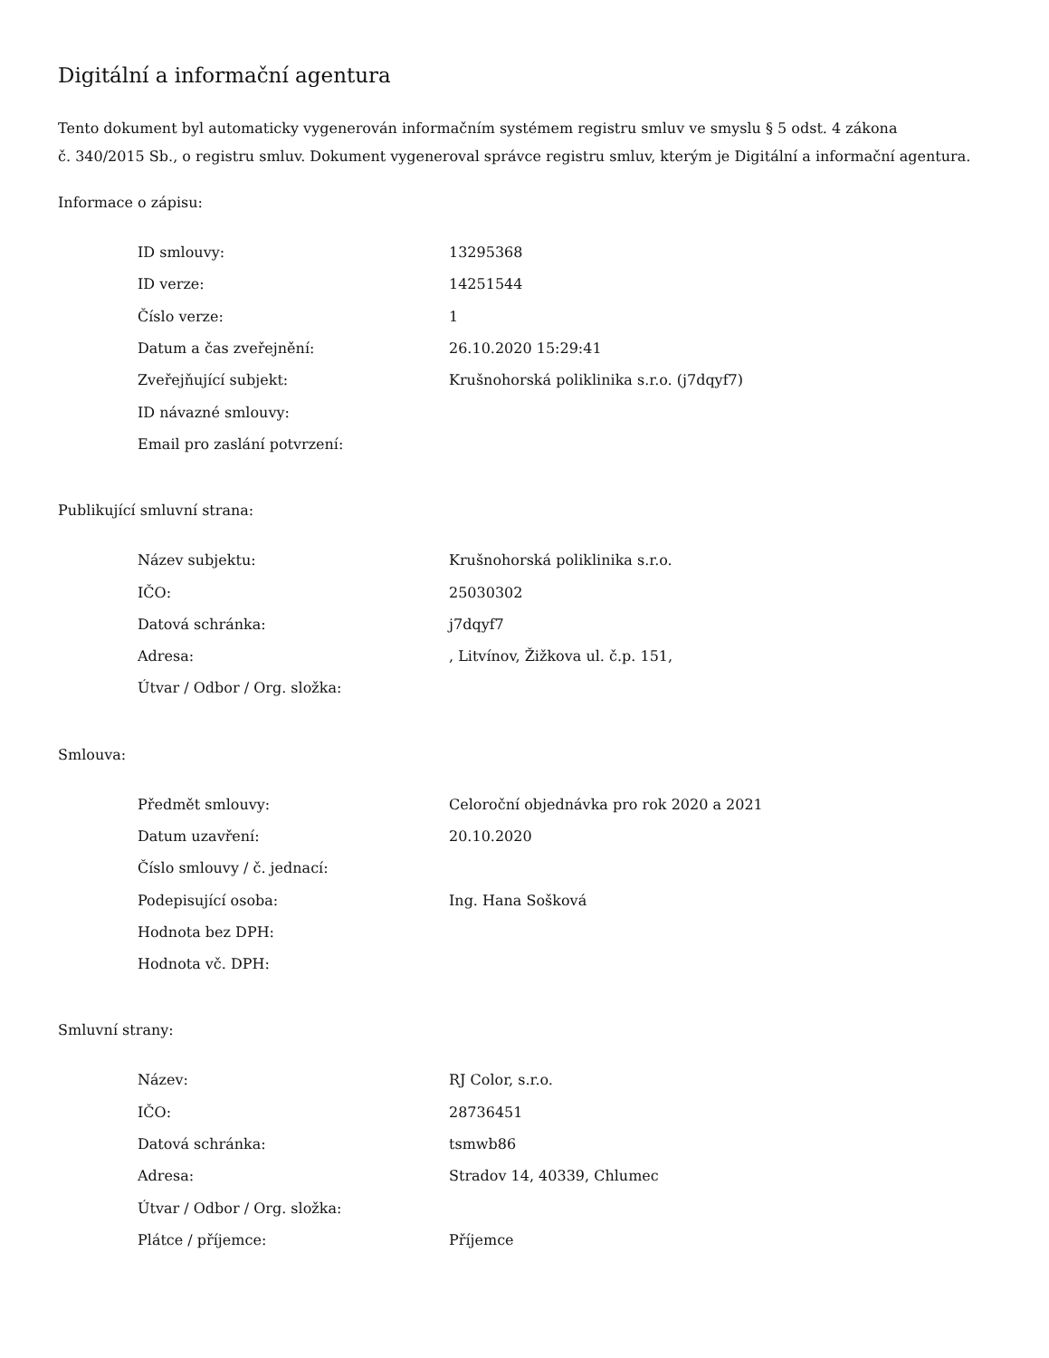Digitální a informační agentura
Tento dokument byl automaticky vygenerován informačním systémem registru smluv ve smyslu § 5 odst. 4 zákona
č. 340/2015 Sb., o registru smluv. Dokument vygeneroval správce registru smluv, kterým je Digitální a informační agentura.
Informace o zápisu:
| ID smlouvy: | 13295368 |
| ID verze: | 14251544 |
| Číslo verze: | 1 |
| Datum a čas zveřejnění: | 26.10.2020 15:29:41 |
| Zveřejňující subjekt: | Krušnohorská poliklinika s.r.o. (j7dqyf7) |
| ID návazné smlouvy: | |
| Email pro zaslání potvrzení: | |
Publikující smluvní strana:
| Název subjektu: | Krušnohorská poliklinika s.r.o. |
| IČO: | 25030302 |
| Datová schránka: | j7dqyf7 |
| Adresa: | , Litvínov, Žižkova ul. č.p. 151, |
| Útvar / Odbor / Org. složka: | |
Smlouva:
| Předmět smlouvy: | Celoroční objednávka pro rok 2020 a 2021 |
| Datum uzavření: | 20.10.2020 |
| Číslo smlouvy / č. jednací: | |
| Podepisující osoba: | Ing. Hana Sošková |
| Hodnota bez DPH: | |
| Hodnota vč. DPH: | |
Smluvní strany:
| Název: | RJ Color, s.r.o. |
| IČO: | 28736451 |
| Datová schránka: | tsmwb86 |
| Adresa: | Stradov 14, 40339, Chlumec |
| Útvar / Odbor / Org. složka: | |
| Plátce / příjemce: | Příjemce |